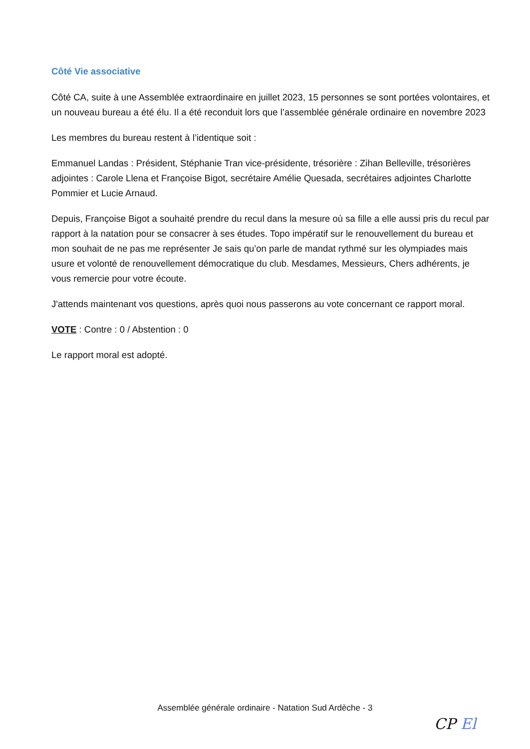Côté Vie associative
Côté CA, suite à une Assemblée extraordinaire en juillet 2023, 15 personnes se sont portées volontaires, et un nouveau bureau a été élu. Il a été reconduit lors que l’assemblée générale ordinaire en novembre 2023
Les membres du bureau restent à l’identique soit :
Emmanuel Landas : Président, Stéphanie Tran vice-présidente, trésorière : Zihan Belleville, trésorières adjointes : Carole Llena et Françoise Bigot, secrétaire Amélie Quesada, secrétaires adjointes Charlotte Pommier et Lucie Arnaud.
Depuis, Françoise Bigot a souhaité prendre du recul dans la mesure où sa fille a elle aussi pris du recul par rapport à la natation pour se consacrer à ses études. Topo impératif sur le renouvellement du bureau et mon souhait de ne pas me représenter Je sais qu’on parle de mandat rythmé sur les olympiades mais usure et volonté de renouvellement démocratique du club. Mesdames, Messieurs, Chers adhérents, je vous remercie pour votre écoute.
J'attends maintenant vos questions, après quoi nous passerons au vote concernant ce rapport moral.
VOTE : Contre : 0 / Abstention : 0
Le rapport moral est adopté.
Assemblée générale ordinaire - Natation Sud Ardèche - 3
CP El